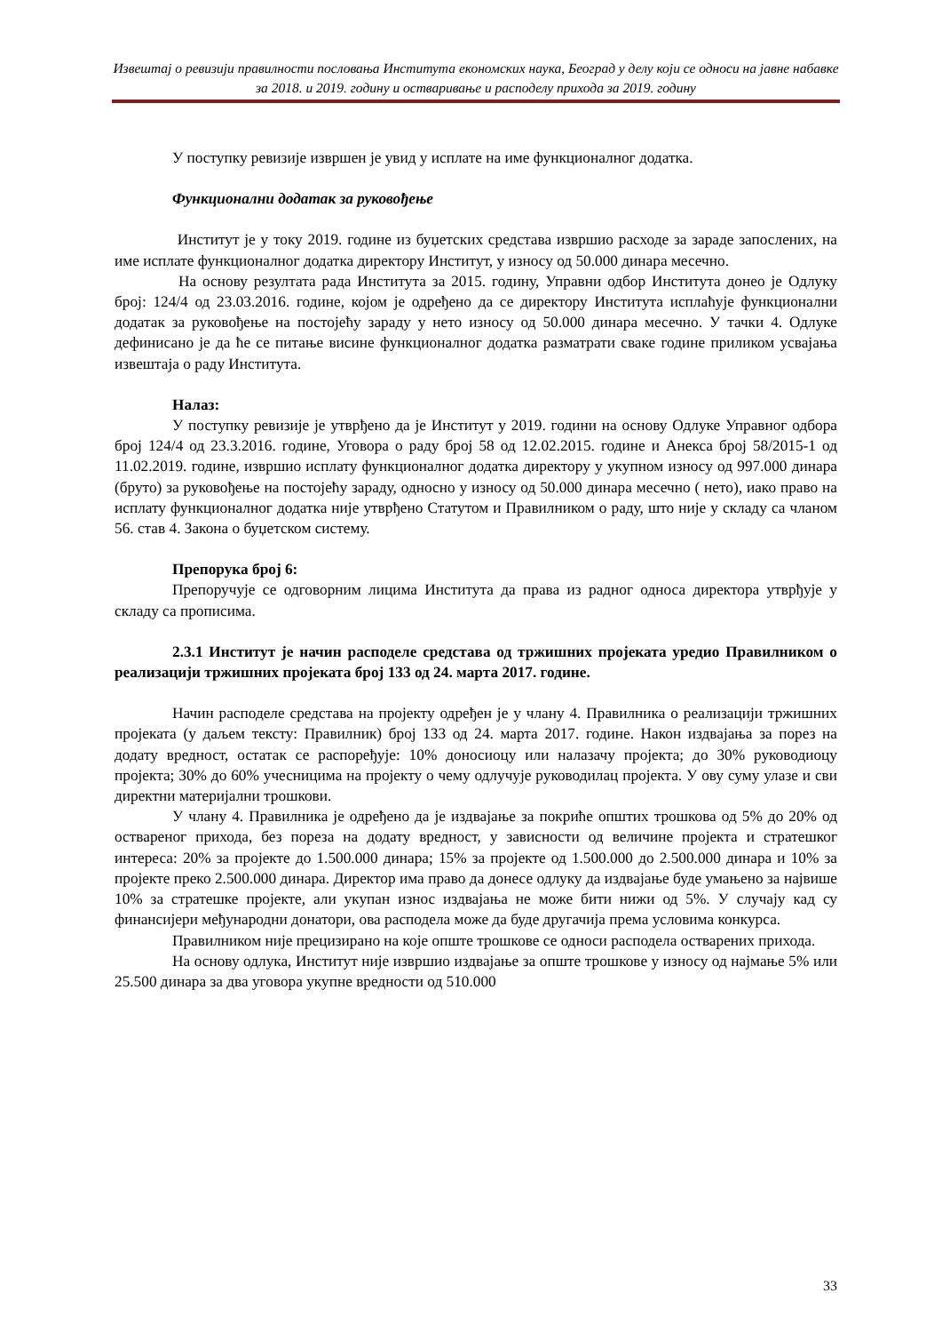Извештај о ревизији правилности пословања Института економских наука, Београд у делу који се односи на јавне набавке за 2018. и 2019. годину и остваривање и расподелу прихода за 2019. годину
У поступку ревизије извршен је увид у исплате на име функционалног додатка.
Функционални додатак за руковођење
Институт је у току 2019. године из буџетских средстава извршио расходе за зараде запослених, на име исплате функционалног додатка директору Институт, у износу од 50.000 динара месечно.
На основу резултата рада Института за 2015. годину, Управни одбор Института донео је Одлуку број: 124/4 од 23.03.2016. године, којом је одређено да се директору Института исплаћује функционални додатак за руковођење на постојећу зараду у нето износу од 50.000 динара месечно. У тачки 4. Одлуке дефинисано је да ће се питање висине функционалног додатка разматрати сваке године приликом усвајања извештаја о раду Института.
Налаз:
У поступку ревизије је утврђено да је Институт у 2019. години на основу Одлуке Управног одбора број 124/4 од 23.3.2016. године, Уговора о раду број 58 од 12.02.2015. године и Анекса број 58/2015-1 од 11.02.2019. године, извршио исплату функционалног додатка директору у укупном износу од 997.000 динара (бруто) за руковођење на постојећу зараду, односно у износу од 50.000 динара месечно ( нето), иако право на исплату функционалног додатка није утврђено Статутом и Правилником о раду, што није у складу са чланом 56. став 4. Закона о буџетском систему.
Препорука број 6:
Препоручује се одговорним лицима Института да права из радног односа директора утврђује у складу са прописима.
2.3.1 Институт је начин расподеле средстава од тржишних пројеката уредио Правилником о реализацији тржишних пројеката број 133 од 24. марта 2017. године.
Начин расподеле средстава на пројекту одређен је у члану 4. Правилника о реализацији тржишних пројеката (у даљем тексту: Правилник) број 133 од 24. марта 2017. године. Након издвајања за порез на додату вредност, остатак се распоређује: 10% доносиоцу или налазачу пројекта; до 30% руководиоцу пројекта; 30% до 60% учесницима на пројекту о чему одлучује руководилац пројекта. У ову суму улазе и сви директни материјални трошкови.
У члану 4. Правилника је одређено да је издвајање за покриће општих трошкова од 5% до 20% од оствареног прихода, без пореза на додату вредност, у зависности од величине пројекта и стратешког интереса: 20% за пројекте до 1.500.000 динара; 15% за пројекте од 1.500.000 до 2.500.000 динара и 10% за пројекте преко 2.500.000 динара. Директор има право да донесе одлуку да издвајање буде умањено за највише 10% за стратешке пројекте, али укупан износ издвајања не може бити нижи од 5%. У случају кад су финансијери међународни донатори, ова расподела може да буде другачија према условима конкурса.
Правилником није прецизирано на које опште трошкове се односи расподела остварених прихода.
На основу одлука, Институт није извршио издвајање за опште трошкове у износу од најмање 5% или 25.500 динара за два уговора укупне вредности од 510.000
33